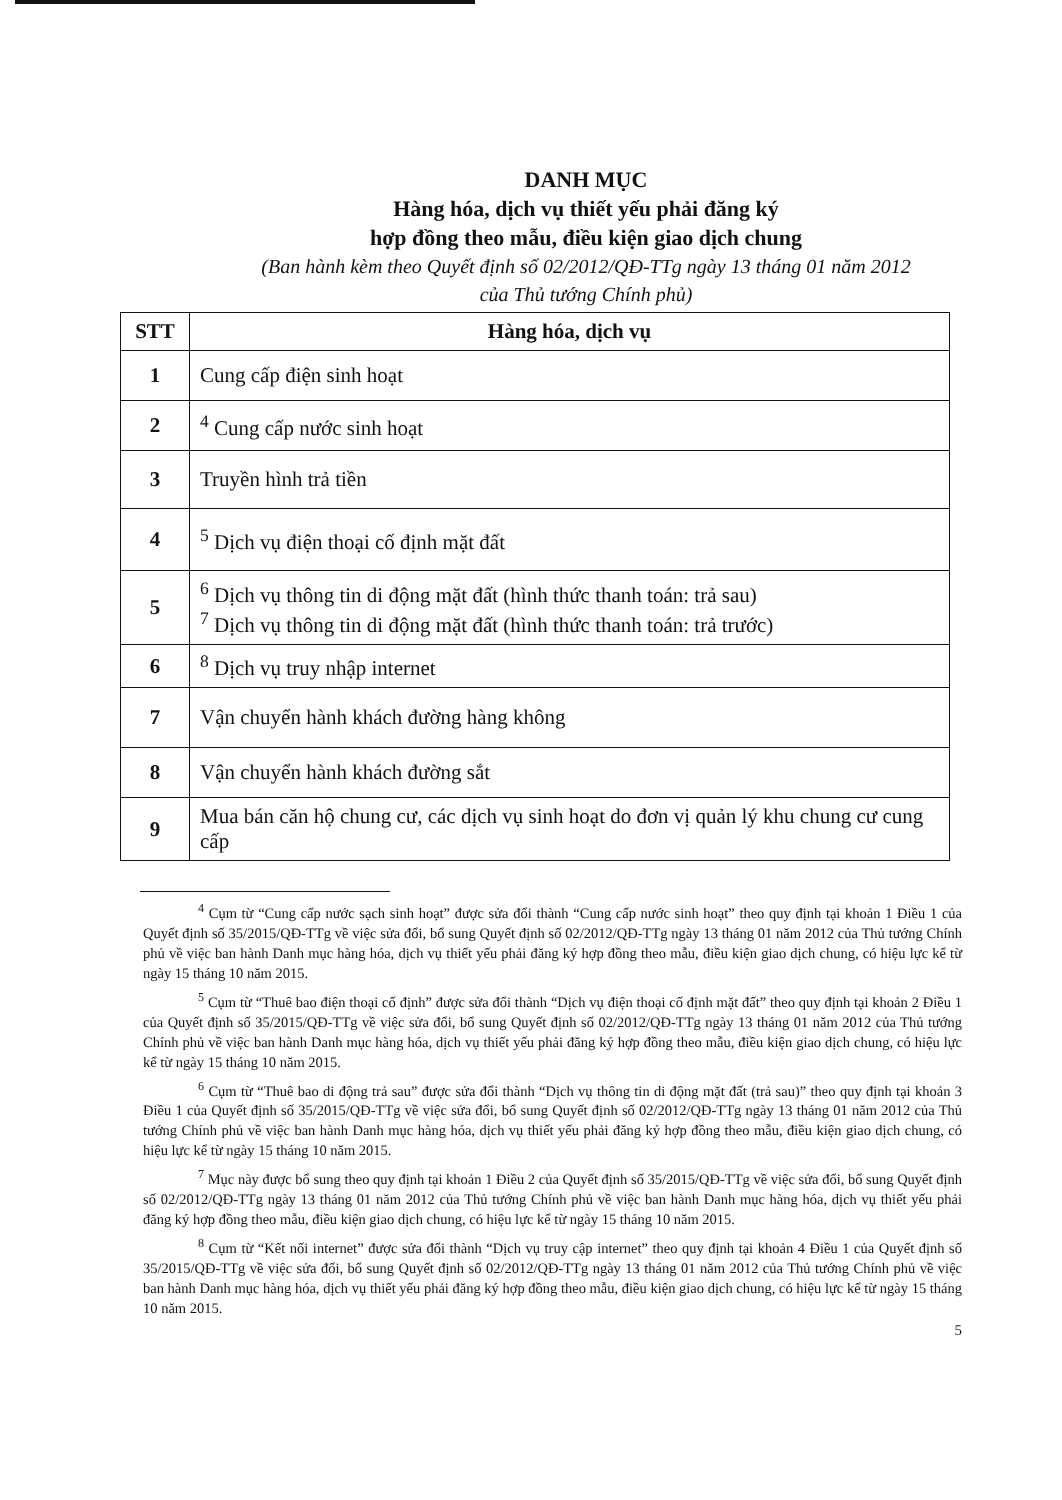DANH MỤC
Hàng hóa, dịch vụ thiết yếu phải đăng ký
hợp đồng theo mẫu, điều kiện giao dịch chung
(Ban hành kèm theo Quyết định số 02/2012/QĐ-TTg ngày 13 tháng 01 năm 2012
của Thủ tướng Chính phủ)
| STT | Hàng hóa, dịch vụ |
| --- | --- |
| 1 | Cung cấp điện sinh hoạt |
| 2 | <sup>4</sup> Cung cấp nước sinh hoạt |
| 3 | Truyền hình trả tiền |
| 4 | <sup>5</sup> Dịch vụ điện thoại cố định mặt đất |
| 5 | <sup>6</sup> Dịch vụ thông tin di động mặt đất (hình thức thanh toán: trả sau) <sup>7</sup> Dịch vụ thông tin di động mặt đất (hình thức thanh toán: trả trước) |
| 6 | <sup>8</sup> Dịch vụ truy nhập internet |
| 7 | Vận chuyển hành khách đường hàng không |
| 8 | Vận chuyển hành khách đường sắt |
| 9 | Mua bán căn hộ chung cư, các dịch vụ sinh hoạt do đơn vị quản lý khu chung cư cung cấp |
<sup>4</sup> Cụm từ “Cung cấp nước sạch sinh hoạt” được sửa đổi thành “Cung cấp nước sinh hoạt” theo quy định tại khoản 1 Điều 1 của Quyết định số 35/2015/QĐ-TTg về việc sửa đổi, bổ sung Quyết định số 02/2012/QĐ-TTg ngày 13 tháng 01 năm 2012 của Thủ tướng Chính phủ về việc ban hành Danh mục hàng hóa, dịch vụ thiết yếu phải đăng ký hợp đồng theo mẫu, điều kiện giao dịch chung, có hiệu lực kể từ ngày 15 tháng 10 năm 2015.
<sup>5</sup> Cụm từ “Thuê bao điện thoại cố định” được sửa đổi thành “Dịch vụ điện thoại cố định mặt đất” theo quy định tại khoản 2 Điều 1 của Quyết định số 35/2015/QĐ-TTg về việc sửa đổi, bổ sung Quyết định số 02/2012/QĐ-TTg ngày 13 tháng 01 năm 2012 của Thủ tướng Chính phủ về việc ban hành Danh mục hàng hóa, dịch vụ thiết yếu phải đăng ký hợp đồng theo mẫu, điều kiện giao dịch chung, có hiệu lực kể từ ngày 15 tháng 10 năm 2015.
<sup>6</sup> Cụm từ “Thuê bao di động trả sau” được sửa đổi thành “Dịch vụ thông tin di động mặt đất (trả sau)” theo quy định tại khoản 3 Điều 1 của Quyết định số 35/2015/QĐ-TTg về việc sửa đổi, bổ sung Quyết định số 02/2012/QĐ-TTg ngày 13 tháng 01 năm 2012 của Thủ tướng Chính phủ về việc ban hành Danh mục hàng hóa, dịch vụ thiết yếu phải đăng ký hợp đồng theo mẫu, điều kiện giao dịch chung, có hiệu lực kể từ ngày 15 tháng 10 năm 2015.
<sup>7</sup> Mục này được bổ sung theo quy định tại khoản 1 Điều 2 của Quyết định số 35/2015/QĐ-TTg về việc sửa đổi, bổ sung Quyết định số 02/2012/QĐ-TTg ngày 13 tháng 01 năm 2012 của Thủ tướng Chính phủ về việc ban hành Danh mục hàng hóa, dịch vụ thiết yếu phải đăng ký hợp đồng theo mẫu, điều kiện giao dịch chung, có hiệu lực kể từ ngày 15 tháng 10 năm 2015.
<sup>8</sup> Cụm từ “Kết nối internet” được sửa đổi thành “Dịch vụ truy cập internet” theo quy định tại khoản 4 Điều 1 của Quyết định số 35/2015/QĐ-TTg về việc sửa đổi, bổ sung Quyết định số 02/2012/QĐ-TTg ngày 13 tháng 01 năm 2012 của Thủ tướng Chính phủ về việc ban hành Danh mục hàng hóa, dịch vụ thiết yếu phải đăng ký hợp đồng theo mẫu, điều kiện giao dịch chung, có hiệu lực kể từ ngày 15 tháng 10 năm 2015.
5